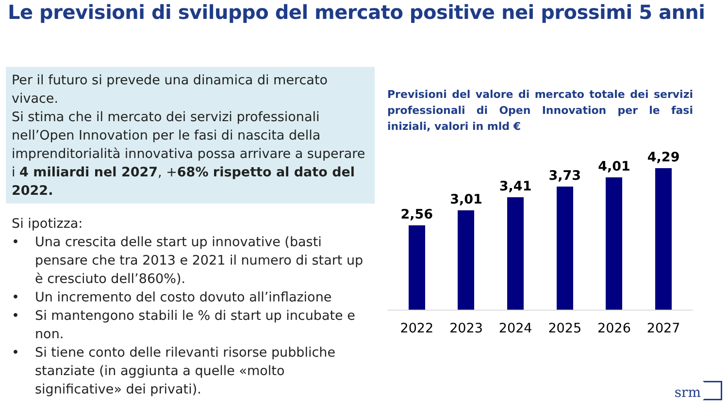Le previsioni di sviluppo del mercato positive nei prossimi 5 anni
Per il futuro si prevede una dinamica di mercato vivace.
Si stima che il mercato dei servizi professionali nell’Open Innovation per le fasi di nascita della imprenditorialità innovativa possa arrivare a superare i 4 miliardi nel 2027, +68% rispetto al dato del 2022.
Si ipotizza:
• Una crescita delle start up innovative (basti pensare che tra 2013 e 2021 il numero di start up è cresciuto dell’860%).
• Un incremento del costo dovuto all’inflazione
• Si mantengono stabili le % di start up incubate e non.
• Si tiene conto delle rilevanti risorse pubbliche stanziate (in aggiunta a quelle «molto significative» dei privati).
Previsioni del valore di mercato totale dei servizi professionali di Open Innovation per le fasi iniziali, valori in mld €
2,56
3,01
3,41
3,73
4,01
4,29
2022 2023 2024 2025 2026 2027
srm